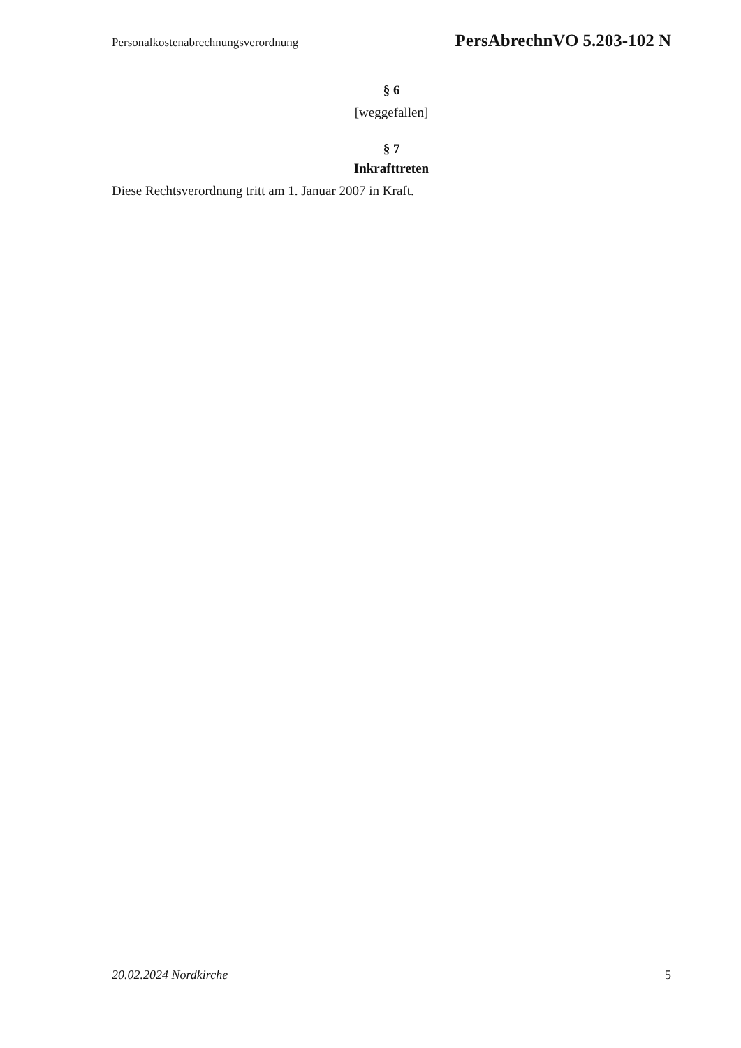Personalkostenabrechnungsverordnung PersAbrechnVO 5.203-102 N
§ 6
[weggefallen]
§ 7
Inkrafttreten
Diese Rechtsverordnung tritt am 1. Januar 2007 in Kraft.
20.02.2024 Nordkirche 5